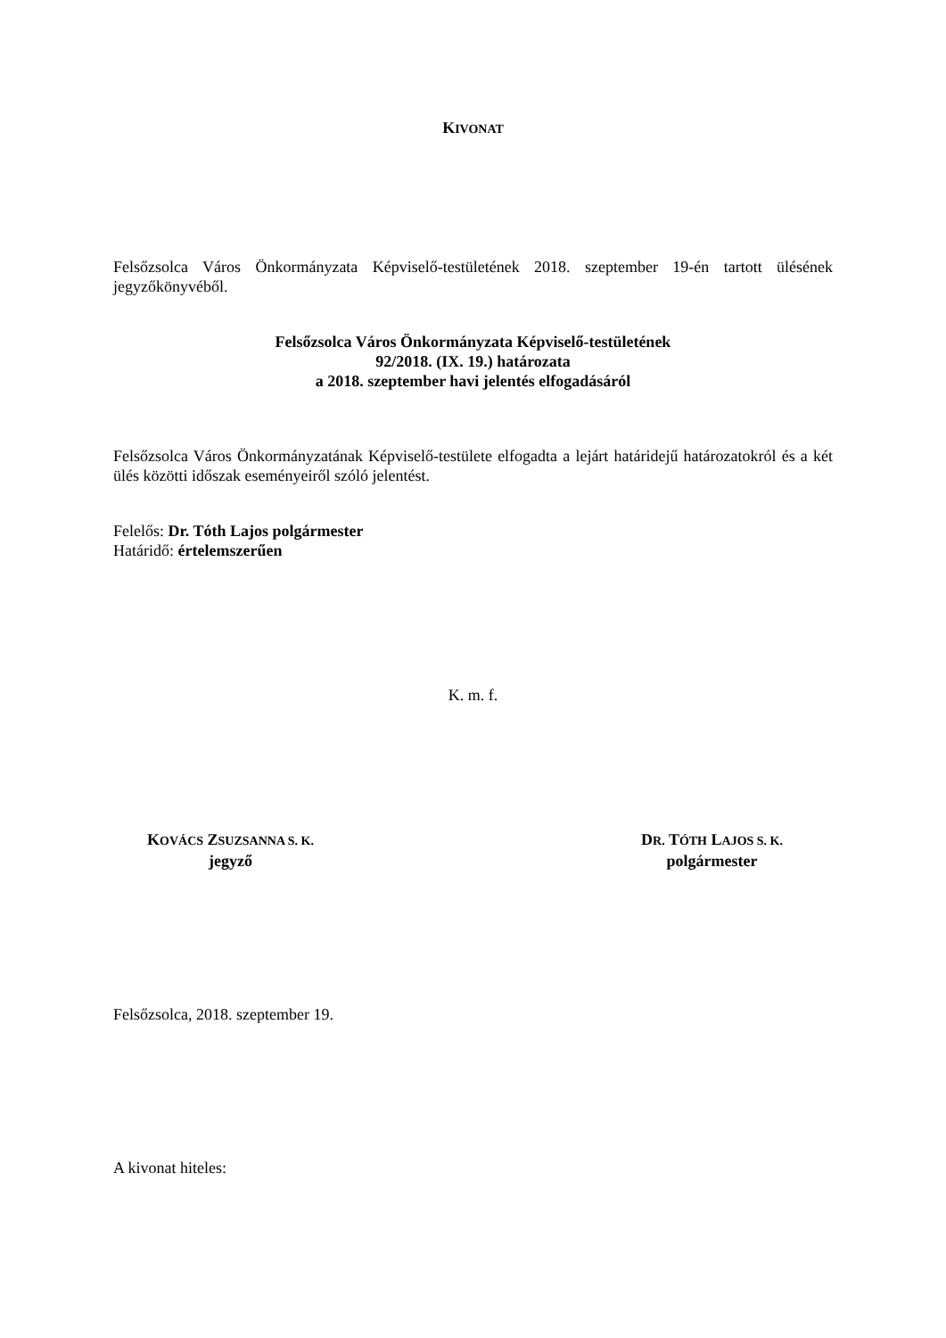KIVONAT
Felsőzsolca Város Önkormányzata Képviselő-testületének 2018. szeptember 19-én tartott ülésének jegyzőkönyvéből.
Felsőzsolca Város Önkormányzata Képviselő-testületének
92/2018. (IX. 19.) határozata
a 2018. szeptember havi jelentés elfogadásáról
Felsőzsolca Város Önkormányzatának Képviselő-testülete elfogadta a lejárt határidejű határozatokról és a két ülés közötti időszak eseményeiről szóló jelentést.
Felelős: Dr. Tóth Lajos polgármester
Határidő: értelemszerűen
K. m. f.
KOVÁCS ZSUZSANNA S. K.
jegyző
DR. TÓTH LAJOS S. K.
polgármester
Felsőzsolca, 2018. szeptember 19.
A kivonat hiteles: